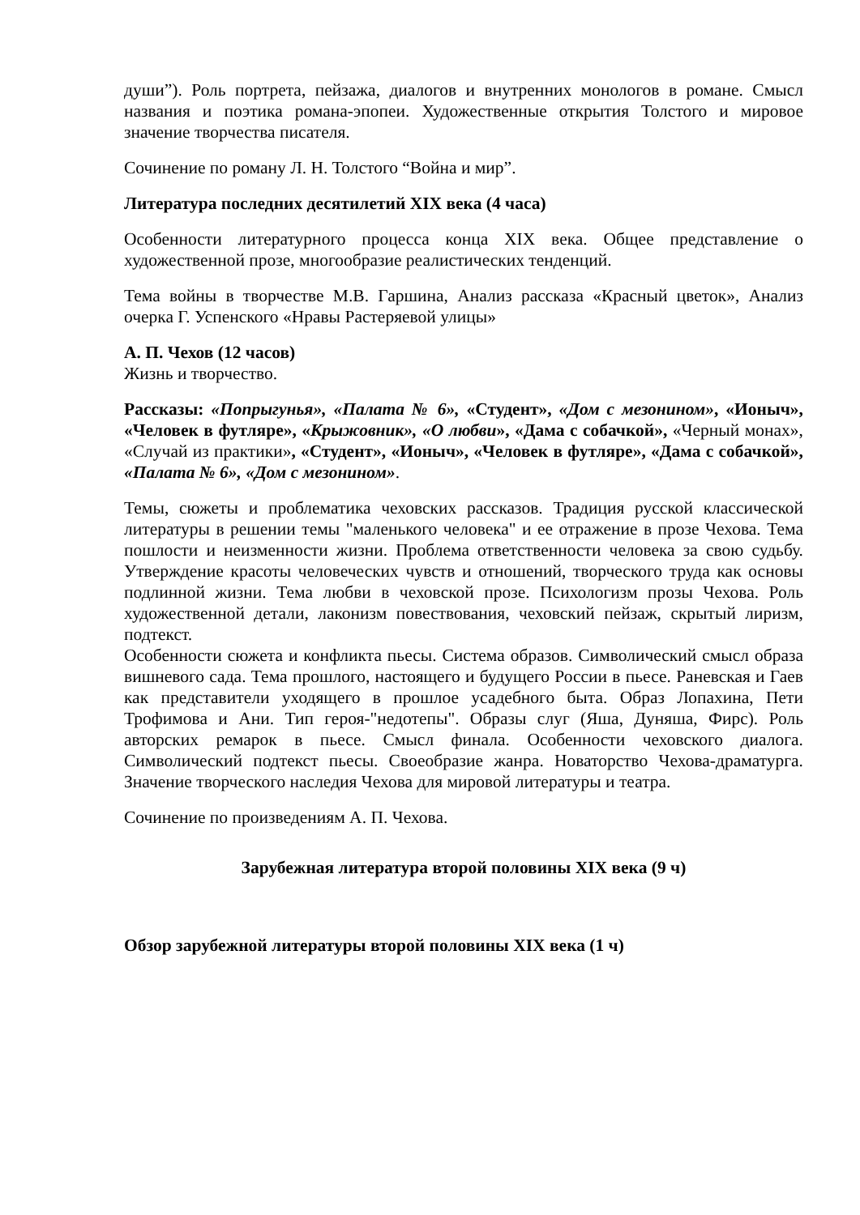души”). Роль портрета, пейзажа, диалогов и внутренних монологов в романе. Смысл названия и поэтика романа-эпопеи. Художественные открытия Толстого и мировое значение творчества писателя.
Сочинение по роману Л. Н. Толстого “Война и мир”.
Литература последних десятилетий XIX века (4 часа)
Особенности литературного процесса конца XIX века. Общее представление о художественной прозе, многообразие реалистических тенденций.
Тема войны в творчестве М.В. Гаршина, Анализ рассказа «Красный цветок», Анализ очерка Г. Успенского «Нравы Растеряевой улицы»
А. П. Чехов (12 часов)
Жизнь и творчество.
Рассказы: «Попрыгунья», «Палата № 6», «Студент», «Дом с мезонином», «Ионыч», «Человек в футляре», «Крыжовник», «О любви», «Дама с собачкой», «Черный монах», «Случай из практики», «Студент», «Ионыч», «Человек в футляре», «Дама с собачкой», «Палата № 6», «Дом с мезонином».
Темы, сюжеты и проблематика чеховских рассказов. Традиция русской классической литературы в решении темы "маленького человека" и ее отражение в прозе Чехова. Тема пошлости и неизменности жизни. Проблема ответственности человека за свою судьбу. Утверждение красоты человеческих чувств и отношений, творческого труда как основы подлинной жизни. Тема любви в чеховской прозе. Психологизм прозы Чехова. Роль художественной детали, лаконизм повествования, чеховский пейзаж, скрытый лиризм, подтекст.
Особенности сюжета и конфликта пьесы. Система образов. Символический смысл образа вишневого сада. Тема прошлого, настоящего и будущего России в пьесе. Раневская и Гаев как представители уходящего в прошлое усадебного быта. Образ Лопахина, Пети Трофимова и Ани. Тип героя-"недотепы". Образы слуг (Яша, Дуняша, Фирс). Роль авторских ремарок в пьесе. Смысл финала. Особенности чеховского диалога. Символический подтекст пьесы. Своеобразие жанра. Новаторство Чехова-драматурга. Значение творческого наследия Чехова для мировой литературы и театра.
Сочинение по произведениям А. П. Чехова.
Зарубежная литература второй половины XIX века (9 ч)
Обзор зарубежной литературы второй половины XIX века (1 ч)